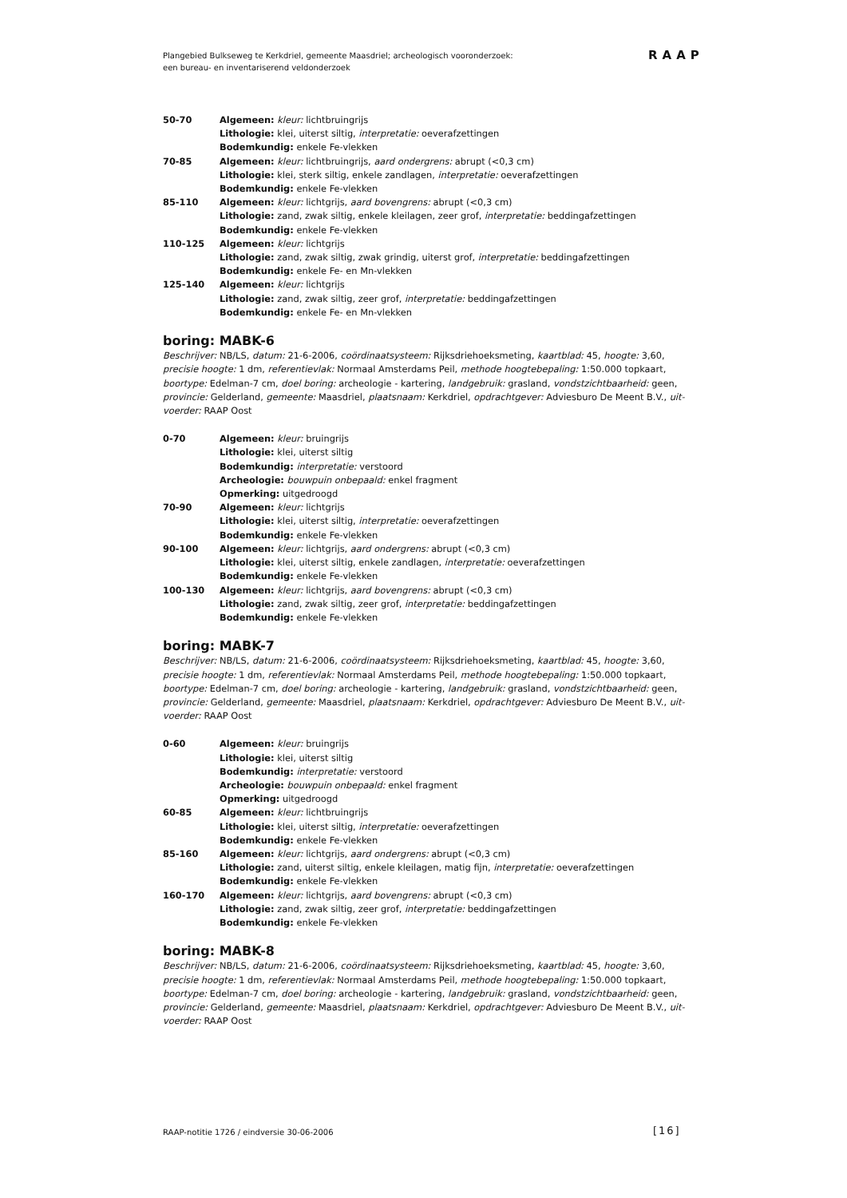Plangebied Bulkseweg te Kerkdriel, gemeente Maasdriel; archeologisch vooronderzoek:
een bureau- en inventariserend veldonderzoek
RAAP
50-70 Algemeen: kleur: lichtbruingrijs
Lithologie: klei, uiterst siltig, interpretatie: oeverafzettingen
Bodemkundig: enkele Fe-vlekken
70-85 Algemeen: kleur: lichtbruingrijs, aard ondergrens: abrupt (<0,3 cm)
Lithologie: klei, sterk siltig, enkele zandlagen, interpretatie: oeverafzettingen
Bodemkundig: enkele Fe-vlekken
85-110 Algemeen: kleur: lichtgrijs, aard bovengrens: abrupt (<0,3 cm)
Lithologie: zand, zwak siltig, enkele kleilagen, zeer grof, interpretatie: beddingafzettingen
Bodemkundig: enkele Fe-vlekken
110-125 Algemeen: kleur: lichtgrijs
Lithologie: zand, zwak siltig, zwak grindig, uiterst grof, interpretatie: beddingafzettingen
Bodemkundig: enkele Fe- en Mn-vlekken
125-140 Algemeen: kleur: lichtgrijs
Lithologie: zand, zwak siltig, zeer grof, interpretatie: beddingafzettingen
Bodemkundig: enkele Fe- en Mn-vlekken
boring: MABK-6
Beschrijver: NB/LS, datum: 21-6-2006, coördinaatsysteem: Rijksdriehoeksmeting, kaartblad: 45, hoogte: 3,60, precisie hoogte: 1 dm, referentievlak: Normaal Amsterdams Peil, methode hoogtebepaling: 1:50.000 topkaart, boortype: Edelman-7 cm, doel boring: archeologie - kartering, landgebruik: grasland, vondstzichtbaarheid: geen, provincie: Gelderland, gemeente: Maasdriel, plaatsnaam: Kerkdriel, opdrachtgever: Adviesburo De Meent B.V., uit-voerder: RAAP Oost
0-70 Algemeen: kleur: bruingrijs
Lithologie: klei, uiterst siltig
Bodemkundig: interpretatie: verstoord
Archeologie: bouwpuin onbepaald: enkel fragment
Opmerking: uitgedroogd
70-90 Algemeen: kleur: lichtgrijs
Lithologie: klei, uiterst siltig, interpretatie: oeverafzettingen
Bodemkundig: enkele Fe-vlekken
90-100 Algemeen: kleur: lichtgrijs, aard ondergrens: abrupt (<0,3 cm)
Lithologie: klei, uiterst siltig, enkele zandlagen, interpretatie: oeverafzettingen
Bodemkundig: enkele Fe-vlekken
100-130 Algemeen: kleur: lichtgrijs, aard bovengrens: abrupt (<0,3 cm)
Lithologie: zand, zwak siltig, zeer grof, interpretatie: beddingafzettingen
Bodemkundig: enkele Fe-vlekken
boring: MABK-7
Beschrijver: NB/LS, datum: 21-6-2006, coördinaatsysteem: Rijksdriehoeksmeting, kaartblad: 45, hoogte: 3,60, precisie hoogte: 1 dm, referentievlak: Normaal Amsterdams Peil, methode hoogtebepaling: 1:50.000 topkaart, boortype: Edelman-7 cm, doel boring: archeologie - kartering, landgebruik: grasland, vondstzichtbaarheid: geen, provincie: Gelderland, gemeente: Maasdriel, plaatsnaam: Kerkdriel, opdrachtgever: Adviesburo De Meent B.V., uit-voerder: RAAP Oost
0-60 Algemeen: kleur: bruingrijs
Lithologie: klei, uiterst siltig
Bodemkundig: interpretatie: verstoord
Archeologie: bouwpuin onbepaald: enkel fragment
Opmerking: uitgedroogd
60-85 Algemeen: kleur: lichtbruingrijs
Lithologie: klei, uiterst siltig, interpretatie: oeverafzettingen
Bodemkundig: enkele Fe-vlekken
85-160 Algemeen: kleur: lichtgrijs, aard ondergrens: abrupt (<0,3 cm)
Lithologie: zand, uiterst siltig, enkele kleilagen, matig fijn, interpretatie: oeverafzettingen
Bodemkundig: enkele Fe-vlekken
160-170 Algemeen: kleur: lichtgrijs, aard bovengrens: abrupt (<0,3 cm)
Lithologie: zand, zwak siltig, zeer grof, interpretatie: beddingafzettingen
Bodemkundig: enkele Fe-vlekken
boring: MABK-8
Beschrijver: NB/LS, datum: 21-6-2006, coördinaatsysteem: Rijksdriehoeksmeting, kaartblad: 45, hoogte: 3,60, precisie hoogte: 1 dm, referentievlak: Normaal Amsterdams Peil, methode hoogtebepaling: 1:50.000 topkaart, boortype: Edelman-7 cm, doel boring: archeologie - kartering, landgebruik: grasland, vondstzichtbaarheid: geen, provincie: Gelderland, gemeente: Maasdriel, plaatsnaam: Kerkdriel, opdrachtgever: Adviesburo De Meent B.V., uit-voerder: RAAP Oost
RAAP-notitie 1726 / eindversie 30-06-2006
[16]